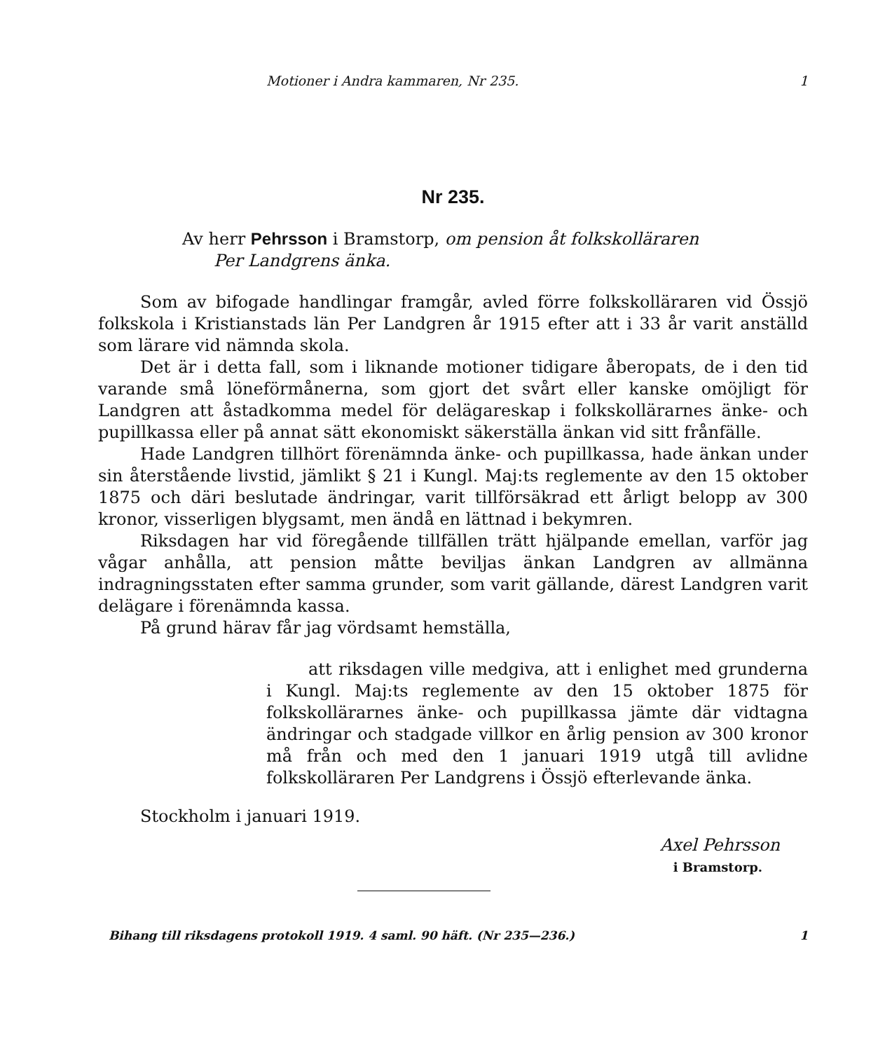Motioner i Andra kammaren, Nr 235. 1
Nr 235.
Av herr Pehrsson i Bramstorp, om pension åt folkskolläraren
Per Landgrens änka.
Som av bifogade handlingar framgår, avled förre folkskolläraren vid Össjö folkskola i Kristianstads län Per Landgren år 1915 efter att i 33 år varit anställd som lärare vid nämnda skola.
Det är i detta fall, som i liknande motioner tidigare åberopats, de i den tid varande små löneförmånerna, som gjort det svårt eller kanske omöjligt för Landgren att åstadkomma medel för delägareskap i folkskollärarnes änke- och pupillkassa eller på annat sätt ekonomiskt säkerställa änkan vid sitt frånfälle.
Hade Landgren tillhört förenämnda änke- och pupillkassa, hade änkan under sin återstående livstid, jämlikt § 21 i Kungl. Maj:ts reglemente av den 15 oktober 1875 och däri beslutade ändringar, varit tillförsäkrad ett årligt belopp av 300 kronor, visserligen blygsamt, men ändå en lättnad i bekymren.
Riksdagen har vid föregående tillfällen trätt hjälpande emellan, varför jag vågar anhålla, att pension måtte beviljas änkan Landgren av allmänna indragningsstaten efter samma grunder, som varit gällande, därest Landgren varit delägare i förenämnda kassa.
På grund härav får jag vördsamt hemställa,
att riksdagen ville medgiva, att i enlighet med grunderna i Kungl. Maj:ts reglemente av den 15 oktober 1875 för folkskollärarnes änke- och pupillkassa jämte där vidtagna ändringar och stadgade villkor en årlig pension av 300 kronor må från och med den 1 januari 1919 utgå till avlidne folkskolläraren Per Landgrens i Össjö efterlevande änka.
Stockholm i januari 1919.
Axel Pehrsson
i Bramstorp.
Bihang till riksdagens protokoll 1919. 4 saml. 90 häft. (Nr 235—236.) 1